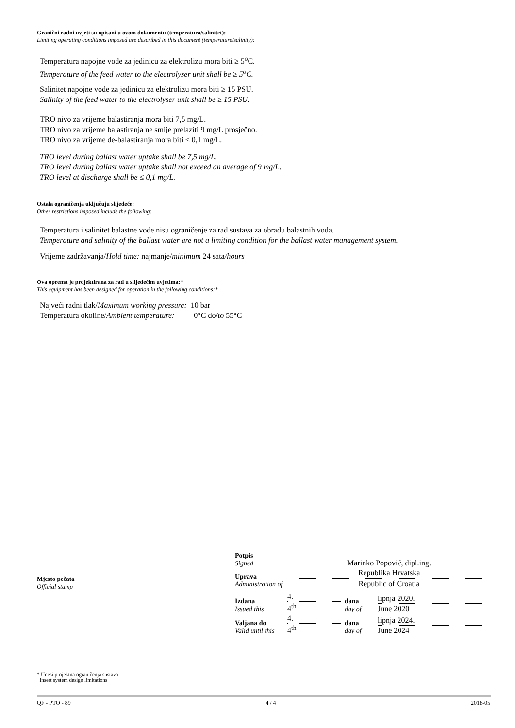Granični radni uvjeti su opisani u ovom dokumentu (temperatura/salinitet):
Limiting operating conditions imposed are described in this document (temperature/salinity):
Temperatura napojne vode za jedinicu za elektrolizu mora biti ≥ 5<sup>o</sup>C.
Temperature of the feed water to the electrolyser unit shall be ≥ 5<sup>o</sup>C.
Salinitet napojne vode za jedinicu za elektrolizu mora biti ≥ 15 PSU.
Salinity of the feed water to the electrolyser unit shall be ≥ 15 PSU.
TRO nivo za vrijeme balastiranja mora biti 7,5 mg/L.
TRO nivo za vrijeme balastiranja ne smije prelaziti 9 mg/L prosječno.
TRO nivo za vrijeme de-balastiranja mora biti ≤ 0,1 mg/L.
TRO level during ballast water uptake shall be 7,5 mg/L.
TRO level during ballast water uptake shall not exceed an average of 9 mg/L.
TRO level at discharge shall be ≤ 0,1 mg/L.
Ostala ograničenja uključuju slijedeće:
Other restrictions imposed include the following:
Temperatura i salinitet balastne vode nisu ograničenje za rad sustava za obradu balastnih voda.
Temperature and salinity of the ballast water are not a limiting condition for the ballast water management system.
Vrijeme zadržavanja/Hold time: najmanje/minimum 24 sata/hours
Ova oprema je projektirana za rad u slijedećim uvjetima:*
This equipment has been designed for operation in the following conditions:*
Najveći radni tlak/Maximum working pressure: 10 bar
Temperatura okoline/Ambient temperature: 0°C do/to 55°C
Mjesto pečata
Official stamp
| Potpis Signed | Marinko Popović, dipl.ing. |
| Uprava Administration of | Republika Hrvatska Republic of Croatia |
| Izdana Issued this | 4. 4<sup>th</sup> | dana day of | lipnja 2020. June 2020 |
| Valjana do Valid until this | 4. 4<sup>th</sup> | dana day of | lipnja 2024. June 2024 |
* Unesi projektna ograničenja sustava
Insert system design limitations
QF - PTO - 89 4 / 4 2018-05